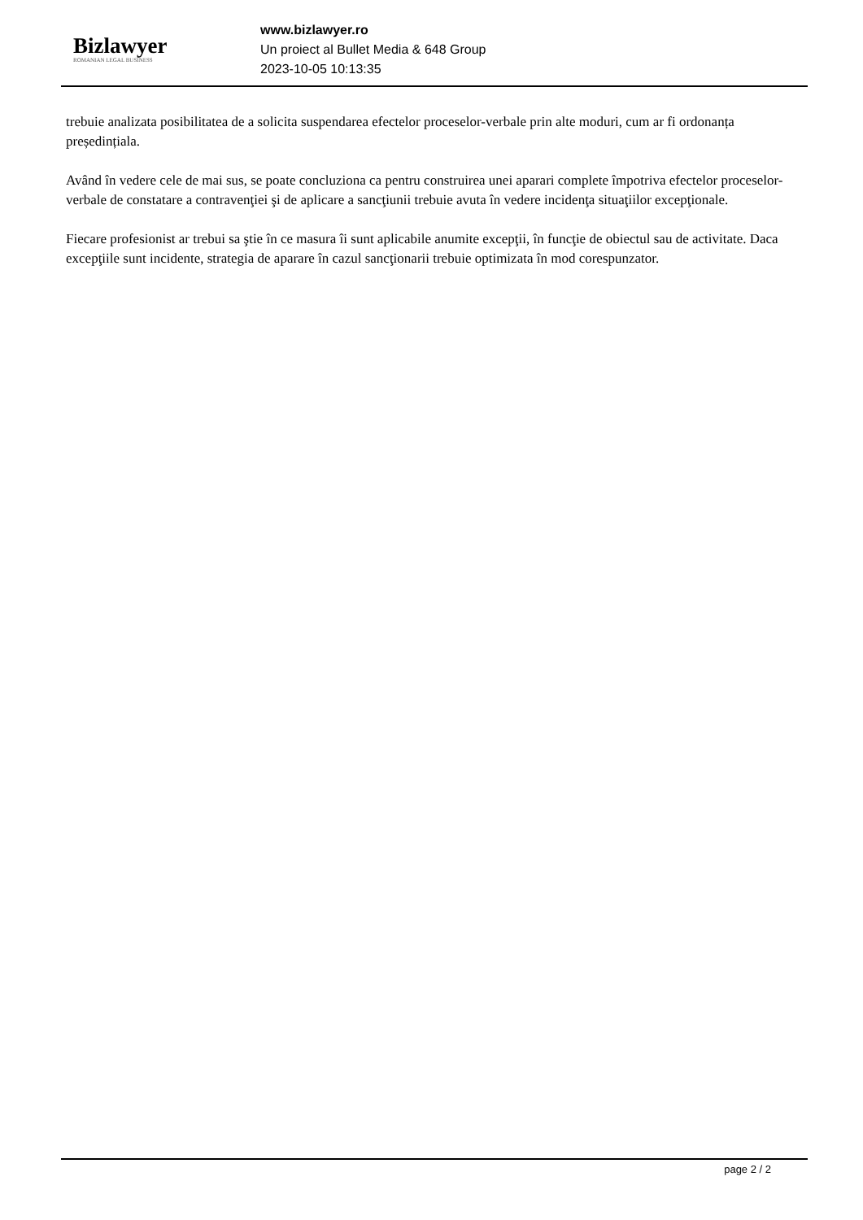Bizlawyer
ROMANIAN LEGAL BUSINESS
www.bizlawyer.ro
Un proiect al Bullet Media & 648 Group
2023-10-05 10:13:35
trebuie analizata posibilitatea de a solicita suspendarea efectelor proceselor-verbale prin alte moduri, cum ar fi ordonanța președințiala.
Având în vedere cele de mai sus, se poate concluziona ca pentru construirea unei aparari complete împotriva efectelor proceselor-verbale de constatare a contravenţiei şi de aplicare a sancţiunii trebuie avuta în vedere incidenţa situaţiilor excepţionale.
Fiecare profesionist ar trebui sa ştie în ce masura îi sunt aplicabile anumite excepţii, în funcţie de obiectul sau de activitate. Daca excepţiile sunt incidente, strategia de aparare în cazul sancţionarii trebuie optimizata în mod corespunzator.
page 2 / 2